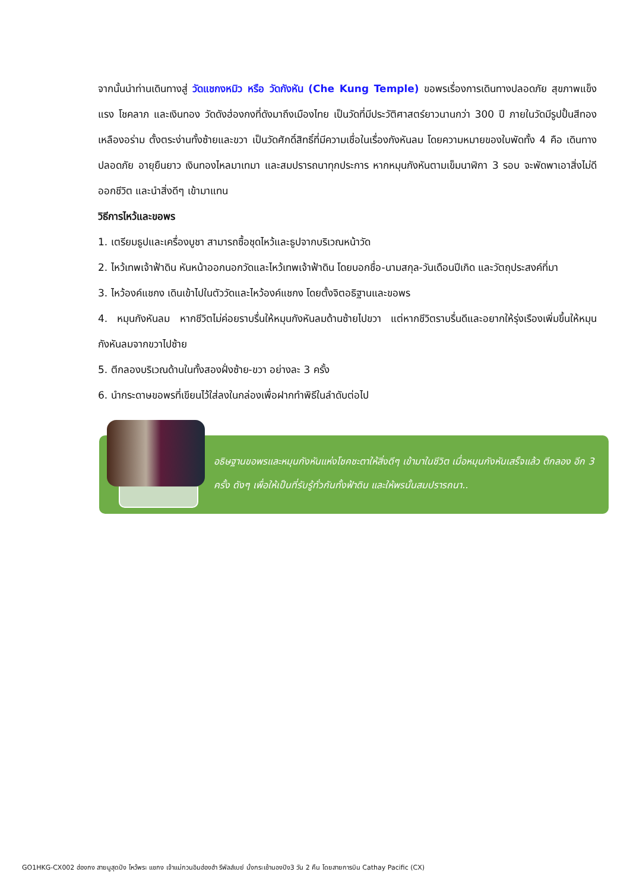จากนั้นนำท่านเดินทางสู่ วัดแชกงหมิว หรือ วัดกังหัน (Che Kung Temple) ขอพรเรื่องการเดินทางปลอดภัย สุขภาพแข็งแรง โชคลาภ และเงินทอง วัดดังฮ่องกงที่ดังมาถึงเมืองไทย เป็นวัดที่มีประวัติศาสตร์ยาวนานกว่า 300 ปี ภายในวัดมีรูปปั้นสีทองเหลืองอร่าม ตั้งตระง่านทั้งซ้ายและขวา เป็นวัดศักดิ์สิทธิ์ที่มีความเชื่อในเรื่องกังหันลม โดยความหมายของใบพัดทั้ง 4 คือ เดินทางปลอดภัย อายุยืนยาว เงินทองไหลมาเทมา และสมปรารถนาทุกประการ หากหมุนกังหันตามเข็มนาฬิกา 3 รอบ จะพัดพาเอาสิ่งไม่ดีออกชีวิต และนำสิ่งดีๆ เข้ามาแทน
วิธีการไหว้และขอพร
1. เตรียมธูปและเครื่องบูชา สามารถซื้อชุดไหว้และธูปจากบริเวณหน้าวัด
2. ไหว้เทพเจ้าฟ้าดิน หันหน้าออกนอกวัดและไหว้เทพเจ้าฟ้าดิน โดยบอกชื่อ-นามสกุล-วันเดือนปีเกิด และวัตถุประสงค์ที่มา
3. ไหว้องค์แชกง เดินเข้าไปในตัววัดและไหว้องค์แชกง โดยตั้งจิตอธิฐานและขอพร
4. หมุนกังหันลม หากชีวิตไม่ค่อยราบรื่นให้หมุนกังหันลมด้านซ้ายไปขวา แต่หากชีวิตราบรื่นดีและอยากให้รุ่งเรืองเพิ่มขึ้นให้หมุนกังหันลมจากขวาไปซ้าย
5. ตีกลองบริเวณด้านในทั้งสองฝั่งซ้าย-ขวา อย่างละ 3 ครั้ง
6. นำกระดาษขอพรที่เขียนไว้ใส่ลงในกล่องเพื่อฝากทำพิธีในลำดับต่อไป
อธิษฐานขอพรและหมุนกังหันแห่งโชคชะตาให้สิ่งดีๆ เข้ามาในชีวิต เมื่อหมุนกังหันเสร็จแล้ว ตีกลอง อีก 3 ครั้ง ดังๆ เพื่อให้เป็นที่รับรู้ทั่วกันทั้งฟ้าดิน และให้พรนั้นสมปรารถนา..
GO1HKG-CX002 ฮ่องกง สายมูสุดปัง ไหว้พระ แชกง เจ้าแม่กวนอิมฮ่องฮำ รีพัลส์เบย์ นั่งกระเช้านองปิง3 วัน 2 คืน โดยสายการบิน Cathay Pacific (CX)